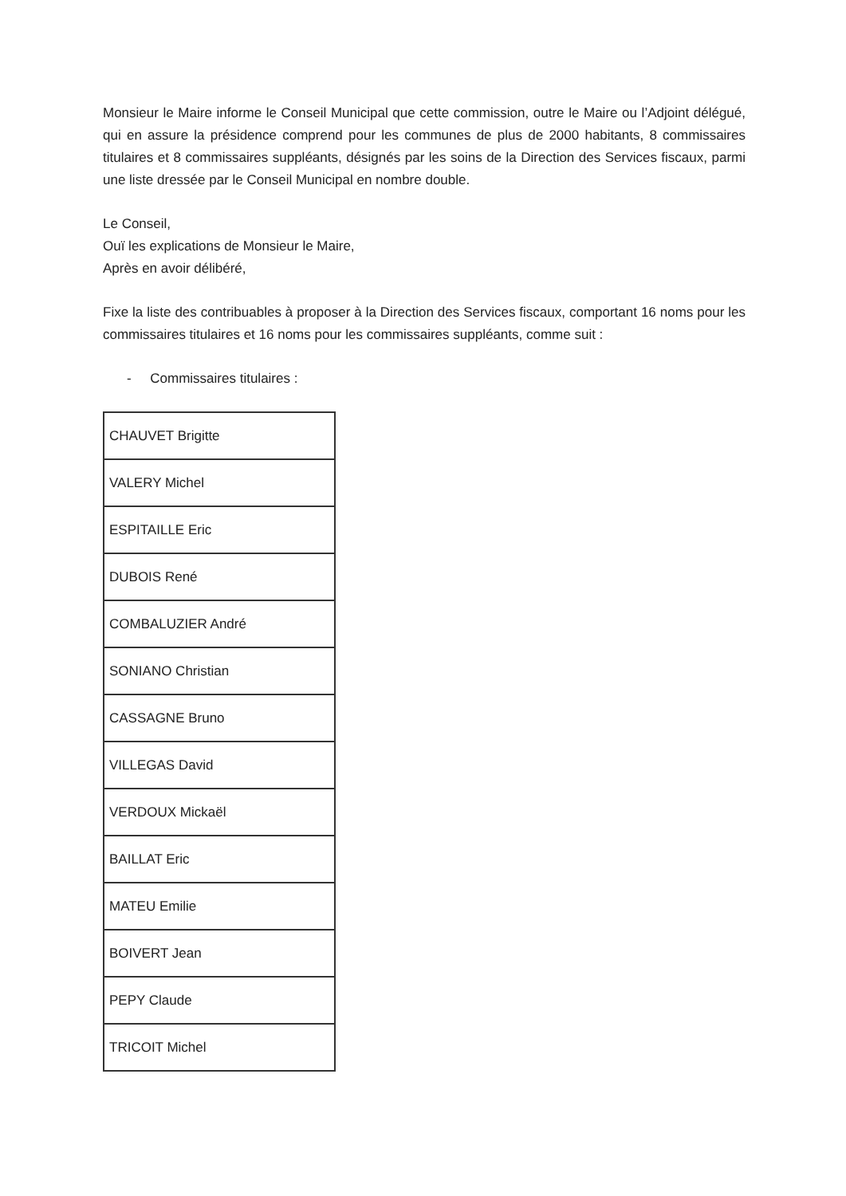Monsieur le Maire informe le Conseil Municipal que cette commission, outre le Maire ou l’Adjoint délégué, qui en assure la présidence comprend pour les communes de plus de 2000 habitants, 8 commissaires titulaires et 8 commissaires suppléants, désignés par les soins de la Direction des Services fiscaux, parmi une liste dressée par le Conseil Municipal en nombre double.
Le Conseil,
Ouï les explications de Monsieur le Maire,
Après en avoir délibéré,
Fixe la liste des contribuables à proposer à la Direction des Services fiscaux, comportant 16 noms pour les commissaires titulaires et 16 noms pour les commissaires suppléants, comme suit :
- Commissaires titulaires :
| CHAUVET Brigitte |
| VALERY Michel |
| ESPITAILLE Eric |
| DUBOIS René |
| COMBALUZIER André |
| SONIANO Christian |
| CASSAGNE Bruno |
| VILLEGAS David |
| VERDOUX Mickaël |
| BAILLAT Eric |
| MATEU Emilie |
| BOIVERT Jean |
| PEPY Claude |
| TRICOIT Michel |